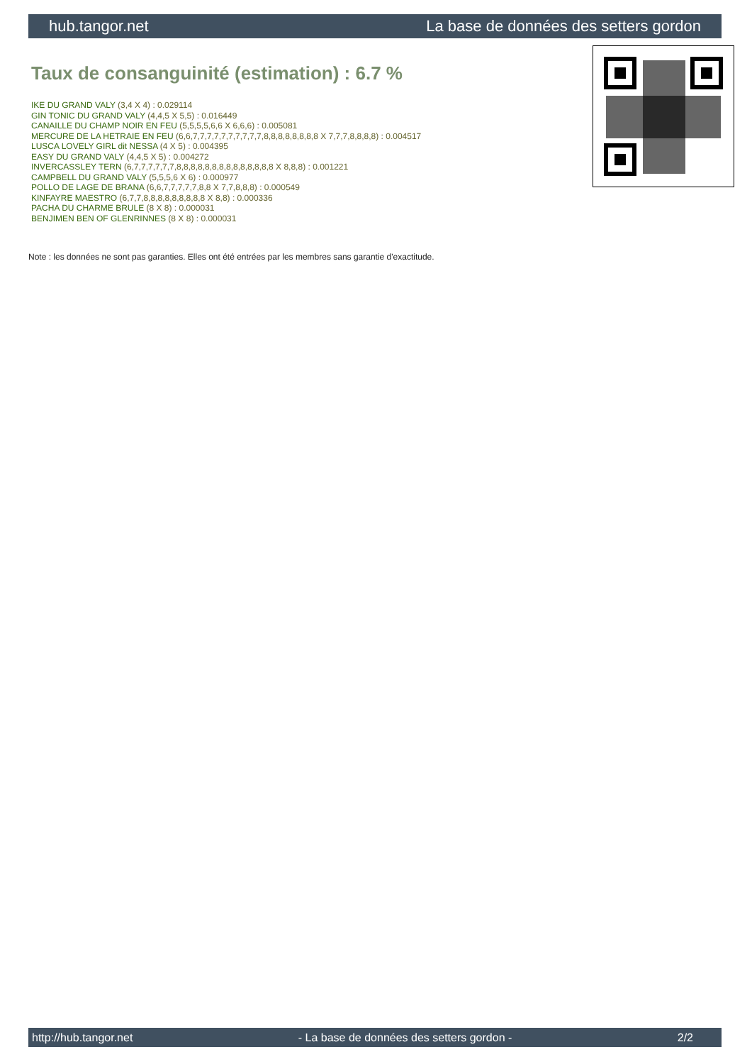hub.tangor.net La base de données des setters gordon
Taux de consanguinité (estimation) : 6.7 %
IKE DU GRAND VALY (3,4 X 4) : 0.029114
GIN TONIC DU GRAND VALY (4,4,5 X 5,5) : 0.016449
CANAILLE DU CHAMP NOIR EN FEU (5,5,5,5,6,6 X 6,6,6) : 0.005081
MERCURE DE LA HETRAIE EN FEU (6,6,7,7,7,7,7,7,7,7,7,7,8,8,8,8,8,8,8,8 X 7,7,7,8,8,8,8) : 0.004517
LUSCA LOVELY GIRL dit NESSA (4 X 5) : 0.004395
EASY DU GRAND VALY (4,4,5 X 5) : 0.004272
INVERCASSLEY TERN (6,7,7,7,7,7,7,8,8,8,8,8,8,8,8,8,8,8,8,8,8 X 8,8,8) : 0.001221
CAMPBELL DU GRAND VALY (5,5,5,6 X 6) : 0.000977
POLLO DE LAGE DE BRANA (6,6,7,7,7,7,7,8,8 X 7,7,8,8,8) : 0.000549
KINFAYRE MAESTRO (6,7,7,8,8,8,8,8,8,8,8,8 X 8,8) : 0.000336
PACHA DU CHARME BRULE (8 X 8) : 0.000031
BENJIMEN BEN OF GLENRINNES (8 X 8) : 0.000031
Note : les données ne sont pas garanties. Elles ont été entrées par les membres sans garantie d'exactitude.
http://hub.tangor.net - La base de données des setters gordon - 2/2